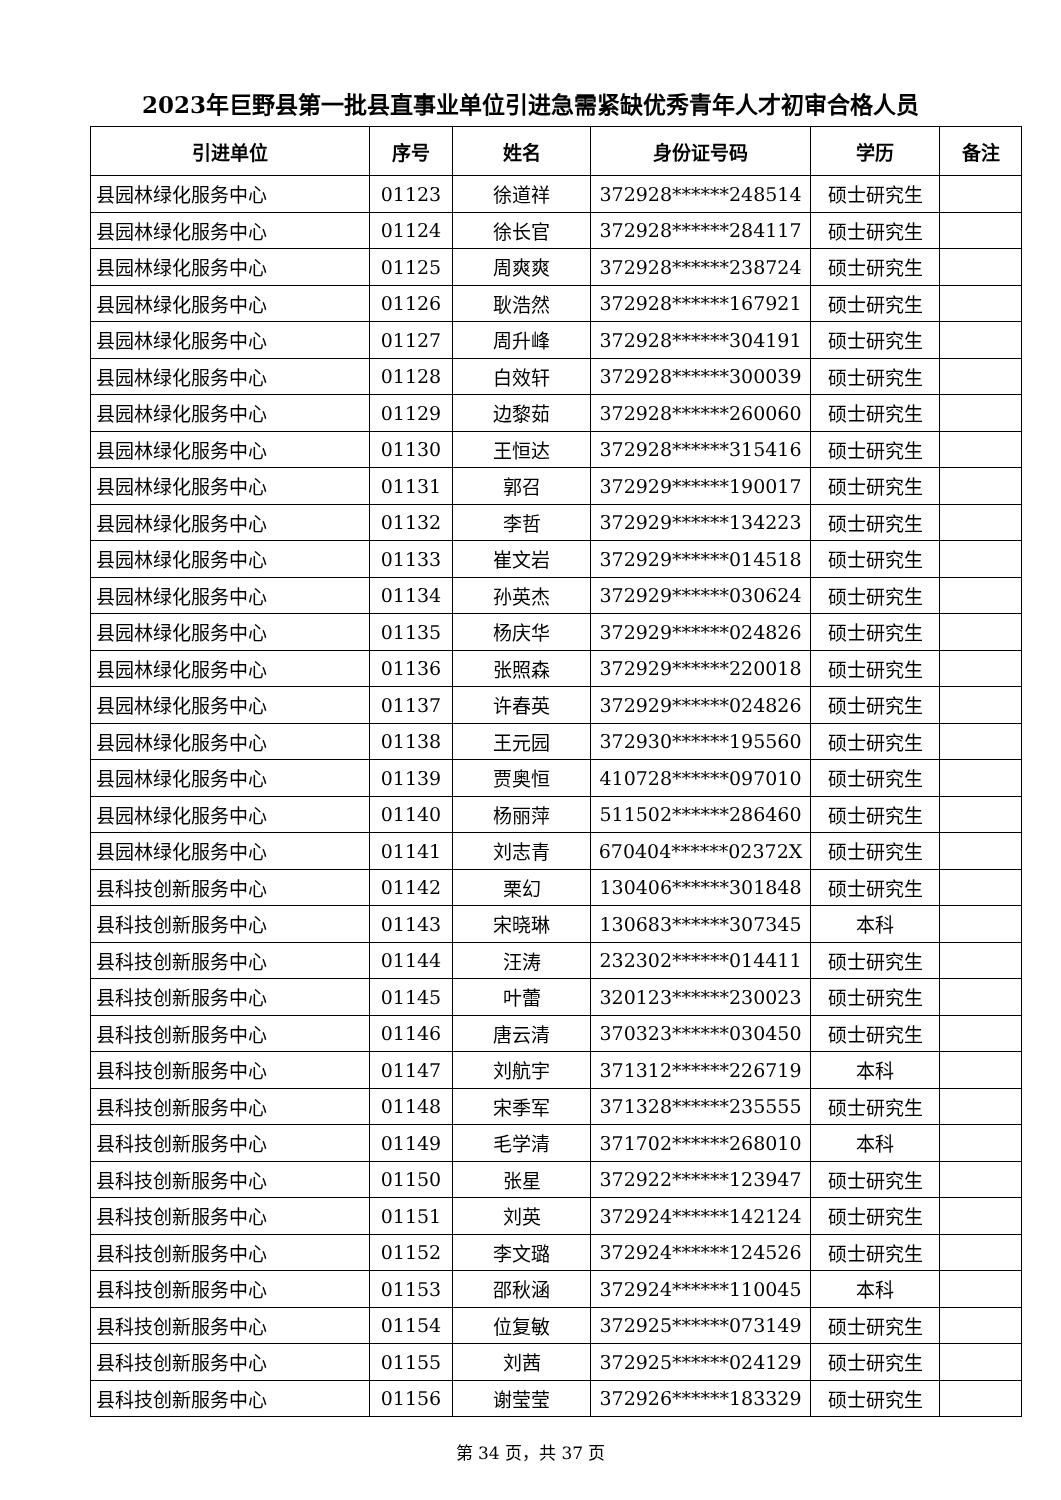2023年巨野县第一批县直事业单位引进急需紧缺优秀青年人才初审合格人员
| 引进单位 | 序号 | 姓名 | 身份证号码 | 学历 | 备注 |
| --- | --- | --- | --- | --- | --- |
| 县园林绿化服务中心 | 01123 | 徐道祥 | 372928******248514 | 硕士研究生 | |
| 县园林绿化服务中心 | 01124 | 徐长官 | 372928******284117 | 硕士研究生 | |
| 县园林绿化服务中心 | 01125 | 周爽爽 | 372928******238724 | 硕士研究生 | |
| 县园林绿化服务中心 | 01126 | 耿浩然 | 372928******167921 | 硕士研究生 | |
| 县园林绿化服务中心 | 01127 | 周升峰 | 372928******304191 | 硕士研究生 | |
| 县园林绿化服务中心 | 01128 | 白效轩 | 372928******300039 | 硕士研究生 | |
| 县园林绿化服务中心 | 01129 | 边黎茹 | 372928******260060 | 硕士研究生 | |
| 县园林绿化服务中心 | 01130 | 王恒达 | 372928******315416 | 硕士研究生 | |
| 县园林绿化服务中心 | 01131 | 郭召 | 372929******190017 | 硕士研究生 | |
| 县园林绿化服务中心 | 01132 | 李哲 | 372929******134223 | 硕士研究生 | |
| 县园林绿化服务中心 | 01133 | 崔文岩 | 372929******014518 | 硕士研究生 | |
| 县园林绿化服务中心 | 01134 | 孙英杰 | 372929******030624 | 硕士研究生 | |
| 县园林绿化服务中心 | 01135 | 杨庆华 | 372929******024826 | 硕士研究生 | |
| 县园林绿化服务中心 | 01136 | 张照森 | 372929******220018 | 硕士研究生 | |
| 县园林绿化服务中心 | 01137 | 许春英 | 372929******024826 | 硕士研究生 | |
| 县园林绿化服务中心 | 01138 | 王元园 | 372930******195560 | 硕士研究生 | |
| 县园林绿化服务中心 | 01139 | 贾奥恒 | 410728******097010 | 硕士研究生 | |
| 县园林绿化服务中心 | 01140 | 杨丽萍 | 511502******286460 | 硕士研究生 | |
| 县园林绿化服务中心 | 01141 | 刘志青 | 670404******02372X | 硕士研究生 | |
| 县科技创新服务中心 | 01142 | 栗幻 | 130406******301848 | 硕士研究生 | |
| 县科技创新服务中心 | 01143 | 宋晓琳 | 130683******307345 | 本科 | |
| 县科技创新服务中心 | 01144 | 汪涛 | 232302******014411 | 硕士研究生 | |
| 县科技创新服务中心 | 01145 | 叶蕾 | 320123******230023 | 硕士研究生 | |
| 县科技创新服务中心 | 01146 | 唐云清 | 370323******030450 | 硕士研究生 | |
| 县科技创新服务中心 | 01147 | 刘航宇 | 371312******226719 | 本科 | |
| 县科技创新服务中心 | 01148 | 宋季军 | 371328******235555 | 硕士研究生 | |
| 县科技创新服务中心 | 01149 | 毛学清 | 371702******268010 | 本科 | |
| 县科技创新服务中心 | 01150 | 张星 | 372922******123947 | 硕士研究生 | |
| 县科技创新服务中心 | 01151 | 刘英 | 372924******142124 | 硕士研究生 | |
| 县科技创新服务中心 | 01152 | 李文璐 | 372924******124526 | 硕士研究生 | |
| 县科技创新服务中心 | 01153 | 邵秋涵 | 372924******110045 | 本科 | |
| 县科技创新服务中心 | 01154 | 位复敏 | 372925******073149 | 硕士研究生 | |
| 县科技创新服务中心 | 01155 | 刘茜 | 372925******024129 | 硕士研究生 | |
| 县科技创新服务中心 | 01156 | 谢莹莹 | 372926******183329 | 硕士研究生 | |
第 34 页，共 37 页